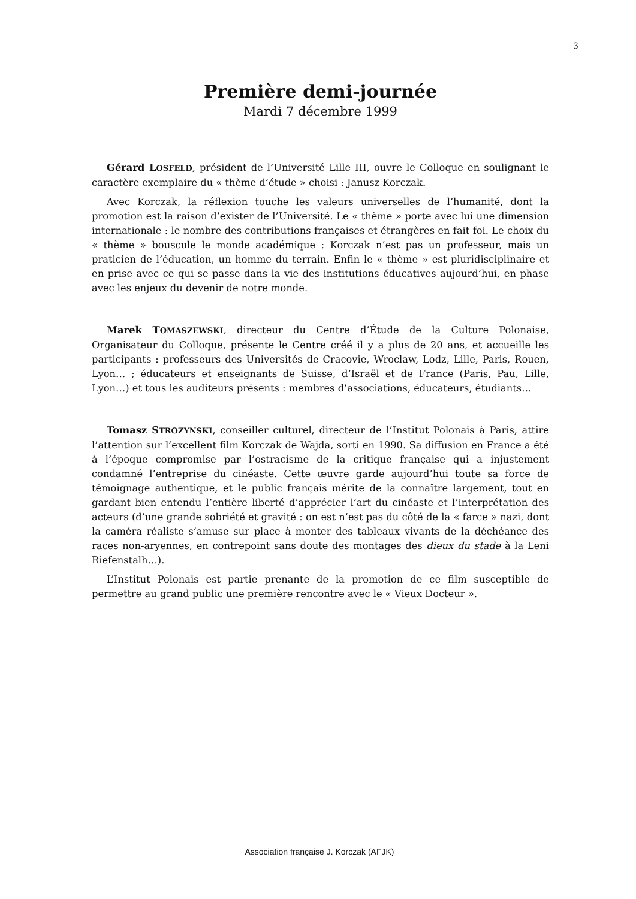3
Première demi-journée
Mardi 7 décembre 1999
Gérard LOSFELD, président de l’Université Lille III, ouvre le Colloque en soulignant le caractère exemplaire du « thème d’étude » choisi : Janusz Korczak.
Avec Korczak, la réflexion touche les valeurs universelles de l’humanité, dont la promotion est la raison d’exister de l’Université. Le « thème » porte avec lui une dimension internationale : le nombre des contributions françaises et étrangères en fait foi. Le choix du « thème » bouscule le monde académique : Korczak n’est pas un professeur, mais un praticien de l’éducation, un homme du terrain. Enfin le « thème » est pluridisciplinaire et en prise avec ce qui se passe dans la vie des institutions éducatives aujourd’hui, en phase avec les enjeux du devenir de notre monde.
Marek TOMASZEWSKI, directeur du Centre d’Étude de la Culture Polonaise, Organisateur du Colloque, présente le Centre créé il y a plus de 20 ans, et accueille les participants : professeurs des Universités de Cracovie, Wroclaw, Lodz, Lille, Paris, Rouen, Lyon… ; éducateurs et enseignants de Suisse, d’Israël et de France (Paris, Pau, Lille, Lyon…) et tous les auditeurs présents : membres d’associations, éducateurs, étudiants…
Tomasz STROZYNSKI, conseiller culturel, directeur de l’Institut Polonais à Paris, attire l’attention sur l’excellent film Korczak de Wajda, sorti en 1990. Sa diffusion en France a été à l’époque compromise par l’ostracisme de la critique française qui a injustement condamné l’entreprise du cinéaste. Cette œuvre garde aujourd’hui toute sa force de témoignage authentique, et le public français mérite de la connaître largement, tout en gardant bien entendu l’entière liberté d’apprécier l’art du cinéaste et l’interprétation des acteurs (d’une grande sobriété et gravité : on est n’est pas du côté de la « farce » nazi, dont la caméra réaliste s’amuse sur place à monter des tableaux vivants de la déchéance des races non-aryennes, en contrepoint sans doute des montages des dieux du stade à la Leni Riefenstalh…).
L’Institut Polonais est partie prenante de la promotion de ce film susceptible de permettre au grand public une première rencontre avec le « Vieux Docteur ».
Association française J. Korczak (AFJK)